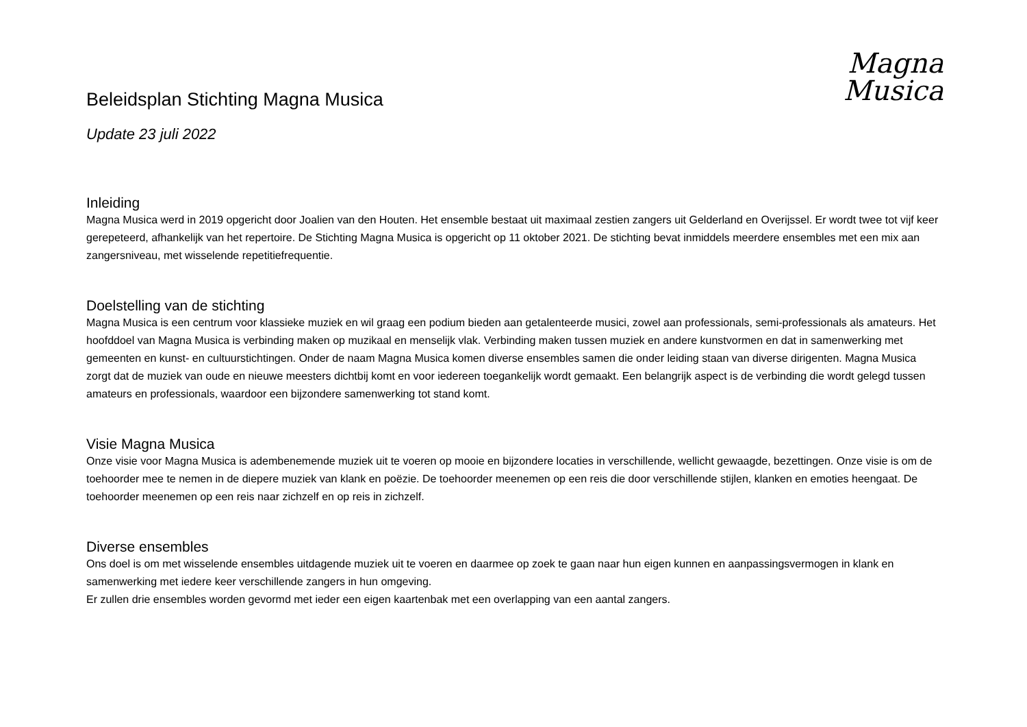Magna
Musica
Beleidsplan Stichting Magna Musica
Update 23 juli 2022
Inleiding
Magna Musica werd in 2019 opgericht door Joalien van den Houten. Het ensemble bestaat uit maximaal zestien zangers uit Gelderland en Overijssel. Er wordt twee tot vijf keer gerepeteerd, afhankelijk van het repertoire. De Stichting Magna Musica is opgericht op 11 oktober 2021. De stichting bevat inmiddels meerdere ensembles met een mix aan zangersniveau, met wisselende repetitiefrequentie.
Doelstelling van de stichting
Magna Musica is een centrum voor klassieke muziek en wil graag een podium bieden aan getalenteerde musici, zowel aan professionals, semi-professionals als amateurs. Het hoofddoel van Magna Musica is verbinding maken op muzikaal en menselijk vlak. Verbinding maken tussen muziek en andere kunstvormen en dat in samenwerking met gemeenten en kunst- en cultuurstichtingen. Onder de naam Magna Musica komen diverse ensembles samen die onder leiding staan van diverse dirigenten. Magna Musica zorgt dat de muziek van oude en nieuwe meesters dichtbij komt en voor iedereen toegankelijk wordt gemaakt. Een belangrijk aspect is de verbinding die wordt gelegd tussen amateurs en professionals, waardoor een bijzondere samenwerking tot stand komt.
Visie Magna Musica
Onze visie voor Magna Musica is adembenemende muziek uit te voeren op mooie en bijzondere locaties in verschillende, wellicht gewaagde, bezettingen. Onze visie is om de toehoorder mee te nemen in de diepere muziek van klank en poëzie. De toehoorder meenemen op een reis die door verschillende stijlen, klanken en emoties heengaat. De toehoorder meenemen op een reis naar zichzelf en op reis in zichzelf.
Diverse ensembles
Ons doel is om met wisselende ensembles uitdagende muziek uit te voeren en daarmee op zoek te gaan naar hun eigen kunnen en aanpassingsvermogen in klank en samenwerking met iedere keer verschillende zangers in hun omgeving.
Er zullen drie ensembles worden gevormd met ieder een eigen kaartenbak met een overlapping van een aantal zangers.